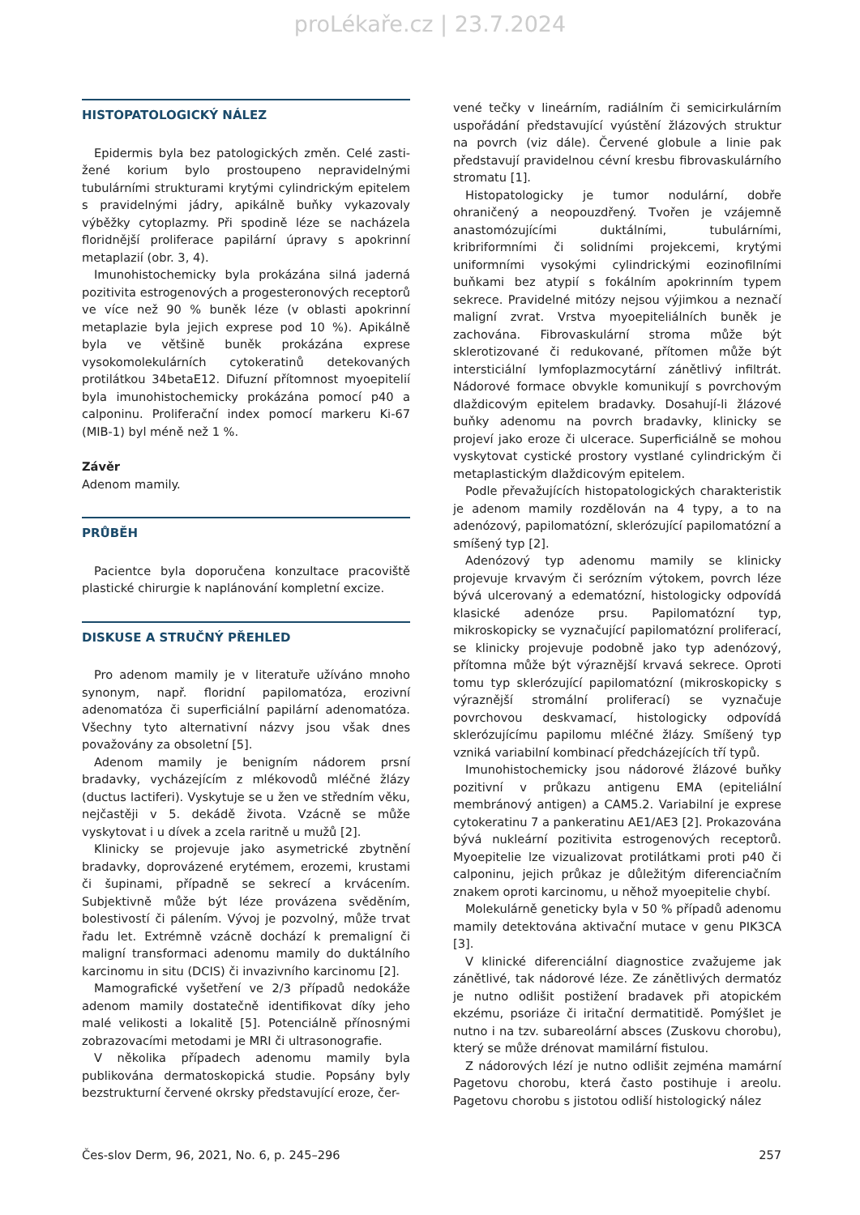proLékaře.cz | 23.7.2024
HISTOPATOLOGICKÝ NÁLEZ
Epidermis byla bez patologických změn. Celé zasti­žené korium bylo prostoupeno nepravidelnými tubulárními strukturami krytými cylindrickým epitelem s pravidelnými jádry, apikálně buňky vykazovaly výběžky cytoplazmy. Při spodině léze se nacházela floridnější proliferace papilární úpravy s apokrinní metaplazií (obr. 3, 4).
Imunohistochemicky byla prokázána silná jaderná pozitivita estrogenových a progesteronových receptorů ve více než 90 % buněk léze (v oblasti apokrinní metaplazie byla jejich exprese pod 10 %). Apikálně byla ve většině buněk prokázána exprese vysokomolekulárních cytokeratinů detekovaných protilátkou 34betaE12. Difuzní přítomnost myoepitelií byla imunohistochemicky prokázána pomocí p40 a calponinu. Proliferační index pomocí markeru Ki-67 (MIB-1) byl méně než 1 %.
Závěr
Adenom mamily.
PRŮBĚH
Pacientce byla doporučena konzultace pracoviště plastické chirurgie k naplánování kompletní excize.
DISKUSE A STRUČNÝ PŘEHLED
Pro adenom mamily je v literatuře užíváno mnoho synonym, např. floridní papilomatóza, erozivní adenomatóza či superficiální papilární adenomatóza. Všechny tyto alternativní názvy jsou však dnes považovány za obsoletní [5].
Adenom mamily je benigním nádorem prsní bradavky, vycházejícím z mlékovodů mléčné žlázy (ductus lactiferi). Vyskytuje se u žen ve středním věku, nejčastěji v 5. dekádě života. Vzácně se může vyskytovat i u dívek a zcela raritně u mužů [2].
Klinicky se projevuje jako asymetrické zbytnění bradavky, doprovázené erytémem, erozemi, krustami či šupinami, případně se sekrecí a krvácením. Subjektivně může být léze provázena svěděním, bolestivostí či pálením. Vývoj je pozvolný, může trvat řadu let. Extrémně vzácně dochází k premaligní či maligní transformaci adenomu mamily do duktálního karcinomu in situ (DCIS) či invazivního karcinomu [2].
Mamografické vyšetření ve 2/3 případů nedokáže adenom mamily dostatečně identifikovat díky jeho malé velikosti a lokalitě [5]. Potenciálně přínosnými zobrazovacími metodami je MRI či ultrasonografie.
V několika případech adenomu mamily byla publikována dermatoskopická studie. Popsány byly bezstrukturní červené okrsky představující eroze, čer-
vené tečky v lineárním, radiálním či semicirkulárním uspořádání představující vyústění žlázových struktur na povrch (viz dále). Červené globule a linie pak představují pravidelnou cévní kresbu fibrovaskulárního stromatu [1].
Histopatologicky je tumor nodulární, dobře ohraničený a neopouzdřený. Tvořen je vzájemně anastomózujícími duktálními, tubulárními, kribriformními či solidními projekcemi, krytými uniformními vysokými cylindrickými eozinofilními buňkami bez atypií s fokálním apokrinním typem sekrece. Pravidelné mitózy nejsou výjimkou a neznačí maligní zvrat. Vrstva myoepiteliálních buněk je zachována. Fibrovaskulární stroma může být sklerotizované či redukované, přítomen může být intersticiální lymfoplazmocytární zánětlivý infiltrát. Nádorové formace obvykle komunikují s povrchovým dlaždicovým epitelem bradavky. Dosahují-li žlázové buňky adenomu na povrch bradavky, klinicky se projeví jako eroze či ulcerace. Superficiálně se mohou vyskytovat cystické prostory vystlané cylindrickým či metaplastickým dlaždicovým epitelem.
Podle převažujících histopatologických charakteristik je adenom mamily rozdělován na 4 typy, a to na adenózový, papilomatózní, sklerózující papilomatózní a smíšený typ [2].
Adenózový typ adenomu mamily se klinicky projevuje krvavým či serózním výtokem, povrch léze bývá ulcerovaný a edematózní, histologicky odpovídá klasické adenóze prsu. Papilomatózní typ, mikroskopicky se vyznačující papilomatózní proliferací, se klinicky projevuje podobně jako typ adenózový, přítomna může být výraznější krvavá sekrece. Oproti tomu typ sklerózující papilomatózní (mikroskopicky s výraznější stromální proliferací) se vyznačuje povrchovou deskvamací, histologicky odpovídá sklerózujícímu papilomu mléčné žlázy. Smíšený typ vzniká variabilní kombinací předcházejících tří typů.
Imunohistochemicky jsou nádorové žlázové buňky pozitivní v průkazu antigenu EMA (epiteliální membránový antigen) a CAM5.2. Variabilní je exprese cytokeratinu 7 a pankeratinu AE1/AE3 [2]. Prokazována bývá nukleární pozitivita estrogenových receptorů. Myoepitelie lze vizualizovat protilátkami proti p40 či calponinu, jejich průkaz je důležitým diferenciačním znakem oproti karcinomu, u něhož myoepitelie chybí.
Molekulárně geneticky byla v 50 % případů adenomu mamily detektována aktivační mutace v genu PIK3CA [3].
V klinické diferenciální diagnostice zvažujeme jak zánětlivé, tak nádorové léze. Ze zánětlivých dermatóz je nutno odlišit postižení bradavek při atopickém ekzému, psoriáze či iritační dermatitidě. Pomýšlet je nutno i na tzv. subareolární absces (Zuskovu chorobu), který se může drénovat mamilární fistulou.
Z nádorových lézí je nutno odlišit zejména mamární Pagetovu chorobu, která často postihuje i areolu. Pagetovu chorobu s jistotou odliší histologický nález
Čes-slov Derm, 96, 2021, No. 6, p. 245–296 257